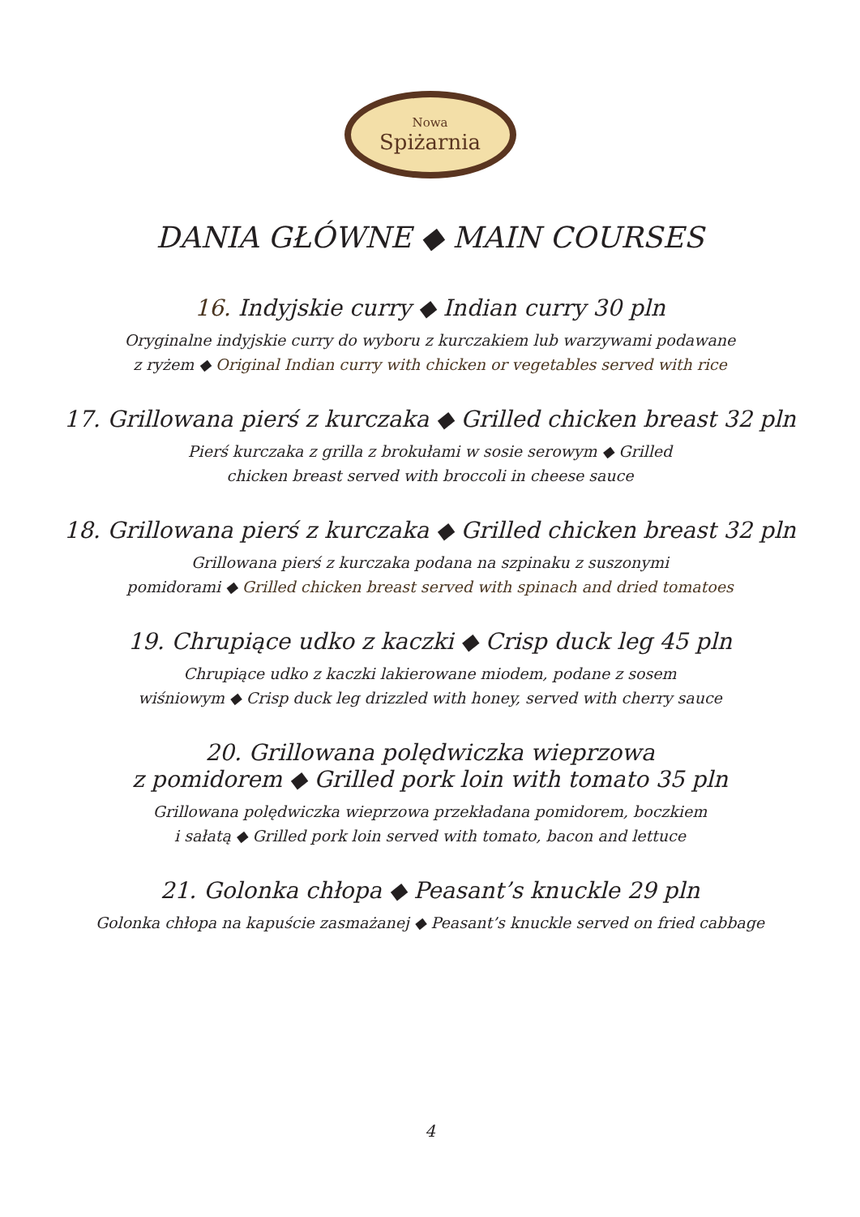Nowa
Spiżarnia
DANIA GŁÓWNE ◆ MAIN COURSES
16. Indyjskie curry ◆ Indian curry 30 pln
Oryginalne indyjskie curry do wyboru z kurczakiem lub warzywami podawane
z ryżem ◆ Original Indian curry with chicken or vegetables served with rice
17. Grillowana pierś z kurczaka ◆ Grilled chicken breast 32 pln
Pierś kurczaka z grilla z brokułami w sosie serowym ◆ Grilled
chicken breast served with broccoli in cheese sauce
18. Grillowana pierś z kurczaka ◆ Grilled chicken breast 32 pln
Grillowana pierś z kurczaka podana na szpinaku z suszonymi
pomidorami ◆ Grilled chicken breast served with spinach and dried tomatoes
19. Chrupiące udko z kaczki ◆ Crisp duck leg 45 pln
Chrupiące udko z kaczki lakierowane miodem, podane z sosem
wiśniowym ◆ Crisp duck leg drizzled with honey, served with cherry sauce
20. Grillowana polędwiczka wieprzowa
z pomidorem ◆ Grilled pork loin with tomato 35 pln
Grillowana polędwiczka wieprzowa przekładana pomidorem, boczkiem
i sałatą ◆ Grilled pork loin served with tomato, bacon and lettuce
21. Golonka chłopa ◆ Peasant’s knuckle 29 pln
Golonka chłopa na kapuście zasmażanej ◆ Peasant’s knuckle served on fried cabbage
4